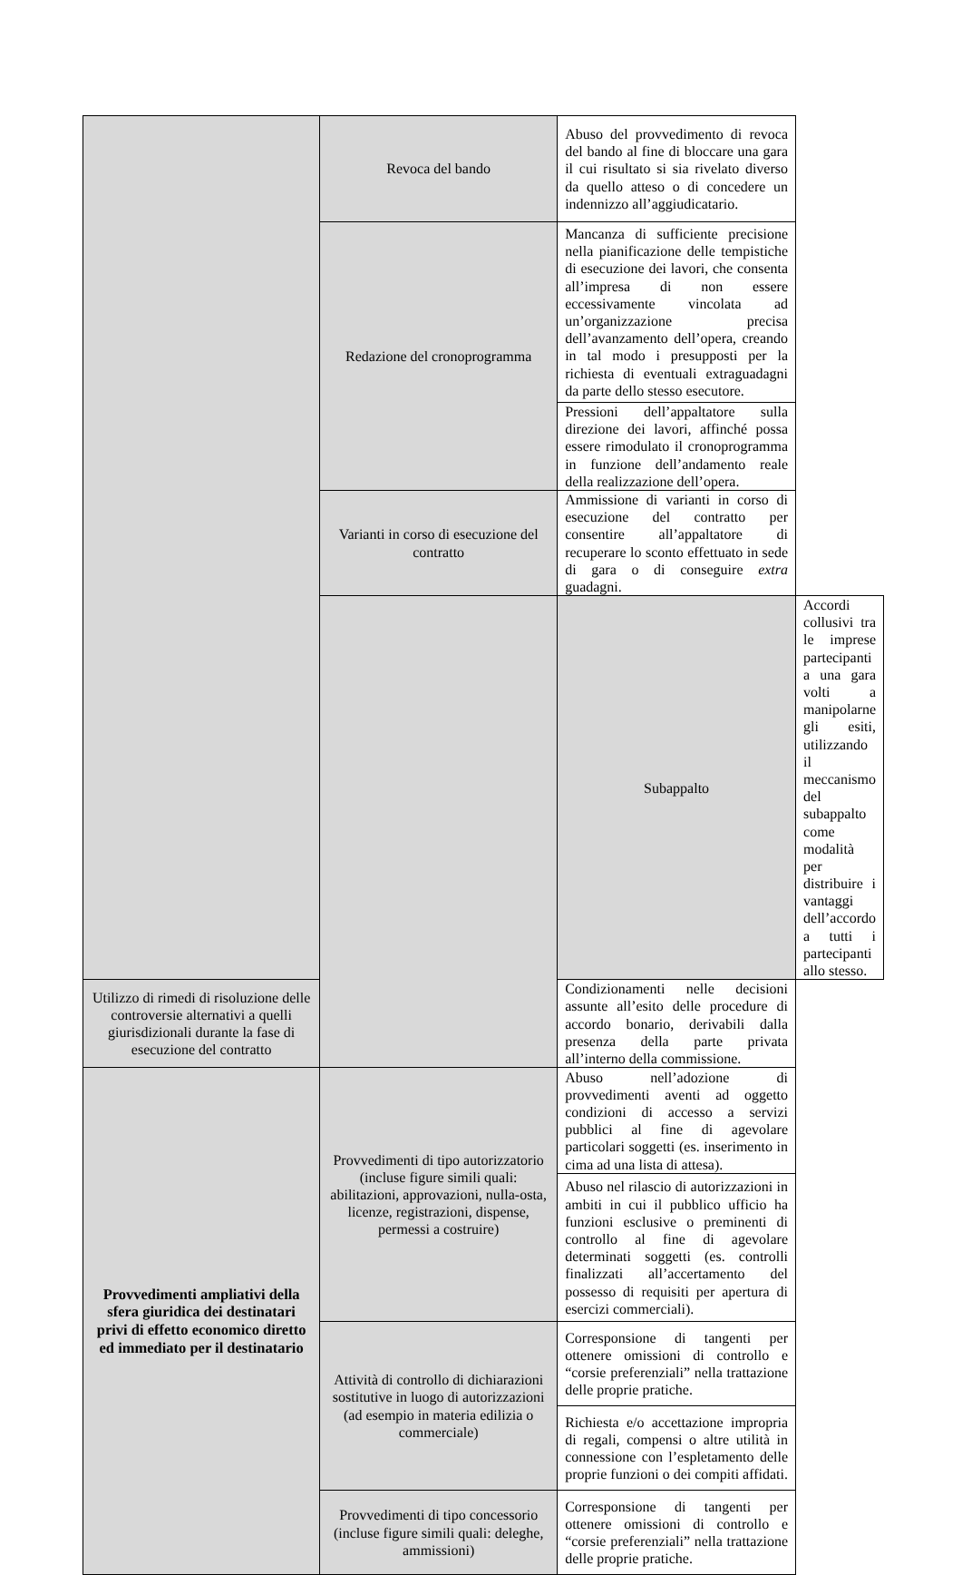| | Revoca del bando | Abuso del provvedimento di revoca del bando al fine di bloccare una gara il cui risultato si sia rivelato diverso da quello atteso o di concedere un indennizzo all’aggiudicatario. | |
| | Redazione del cronoprogramma | Mancanza di sufficiente precisione nella pianificazione delle tempistiche di esecuzione dei lavori, che consenta all’impresa di non essere eccessivamente vincolata ad un’organizzazione precisa dell’avanzamento dell’opera, creando in tal modo i presupposti per la richiesta di eventuali extraguadagni da parte dello stesso esecutore. | |
| | | Pressioni dell’appaltatore sulla direzione dei lavori, affinché possa essere rimodulato il cronoprogramma in funzione dell’andamento reale della realizzazione dell’opera. | |
| | Varianti in corso di esecuzione del contratto | Ammissione di varianti in corso di esecuzione del contratto per consentire all’appaltatore di recuperare lo sconto effettuato in sede di gara o di conseguire extra guadagni. | |
| | | Subappalto | Accordi collusivi tra le imprese partecipanti a una gara volti a manipolarne gli esiti, utilizzando il meccanismo del subappalto come modalità per distribuire i vantaggi dell’accordo a tutti i partecipanti allo stesso. |
| Utilizzo di rimedi di risoluzione delle controversie alternativi a quelli giurisdizionali durante la fase di esecuzione del contratto | | Condizionamenti nelle decisioni assunte all’esito delle procedure di accordo bonario, derivabili dalla presenza della parte privata all’interno della commissione. | |
| Provvedimenti ampliativi della sfera giuridica dei destinatari privi di effetto economico diretto ed immediato per il destinatario | Provvedimenti di tipo autorizzatorio (incluse figure simili quali: abilitazioni, approvazioni, nulla-osta, licenze, registrazioni, dispense, permessi a costruire) | Abuso nell’adozione di provvedimenti aventi ad oggetto condizioni di accesso a servizi pubblici al fine di agevolare particolari soggetti (es. inserimento in cima ad una lista di attesa). | |
| | | Abuso nel rilascio di autorizzazioni in ambiti in cui il pubblico ufficio ha funzioni esclusive o preminenti di controllo al fine di agevolare determinati soggetti (es. controlli finalizzati all’accertamento del possesso di requisiti per apertura di esercizi commerciali). | |
| | Attività di controllo di dichiarazioni sostitutive in luogo di autorizzazioni (ad esempio in materia edilizia o commerciale) | Corresponsione di tangenti per ottenere omissioni di controllo e “corsie preferenziali” nella trattazione delle proprie pratiche. | |
| | | Richiesta e/o accettazione impropria di regali, compensi o altre utilità in connessione con l’espletamento delle proprie funzioni o dei compiti affidati. | |
| | Provvedimenti di tipo concessorio (incluse figure simili quali: deleghe, ammissioni) | Corresponsione di tangenti per ottenere omissioni di controllo e “corsie preferenziali” nella trattazione delle proprie pratiche. | |